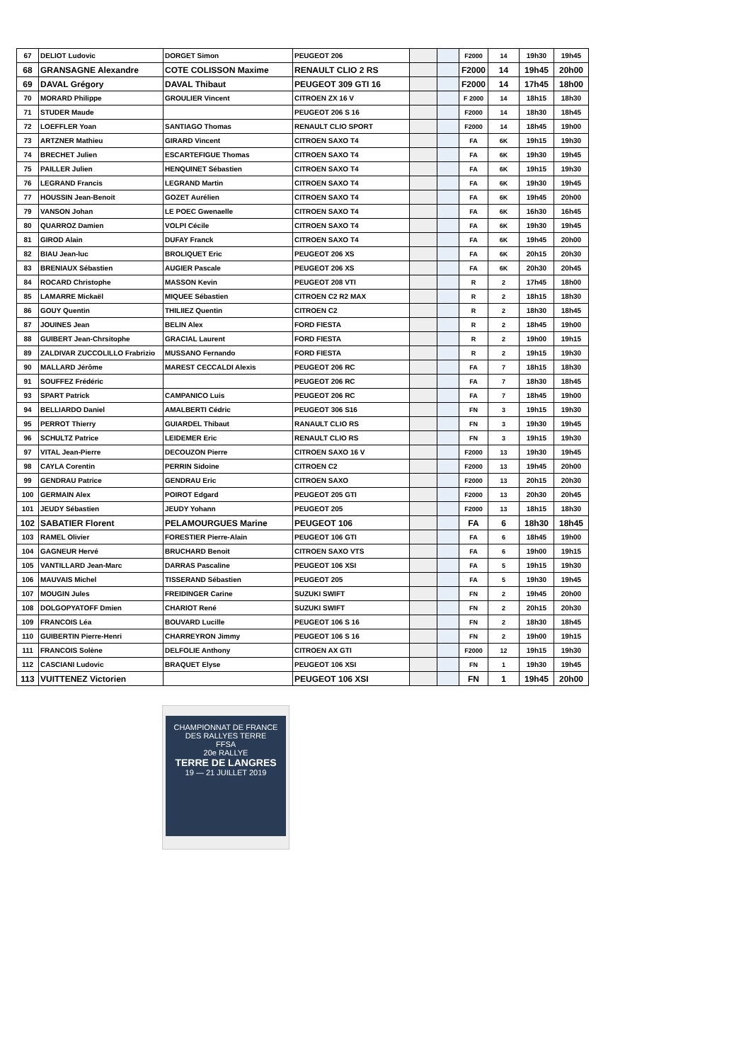| 67 | DELIOT Ludovic | DORGET Simon | PEUGEOT 206 | | | F2000 | 14 | 19h30 | 19h45 |
| 68 | GRANSAGNE Alexandre | COTE COLISSON Maxime | RENAULT CLIO 2 RS | | | F2000 | 14 | 19h45 | 20h00 |
| 69 | DAVAL Grégory | DAVAL Thibaut | PEUGEOT 309 GTI 16 | | | F2000 | 14 | 17h45 | 18h00 |
| 70 | MORARD Philippe | GROULIER Vincent | CITROEN ZX 16 V | | | F 2000 | 14 | 18h15 | 18h30 |
| 71 | STUDER Maude | | PEUGEOT 206 S 16 | | | F2000 | 14 | 18h30 | 18h45 |
| 72 | LOEFFLER Yoan | SANTIAGO Thomas | RENAULT CLIO SPORT | | | F2000 | 14 | 18h45 | 19h00 |
| 73 | ARTZNER Mathieu | GIRARD Vincent | CITROEN SAXO T4 | | | FA | 6K | 19h15 | 19h30 |
| 74 | BRECHET Julien | ESCARTEFIGUE Thomas | CITROEN SAXO T4 | | | FA | 6K | 19h30 | 19h45 |
| 75 | PAILLER Julien | HENQUINET Sébastien | CITROEN SAXO T4 | | | FA | 6K | 19h15 | 19h30 |
| 76 | LEGRAND Francis | LEGRAND Martin | CITROEN SAXO T4 | | | FA | 6K | 19h30 | 19h45 |
| 77 | HOUSSIN Jean-Benoit | GOZET Aurélien | CITROEN SAXO T4 | | | FA | 6K | 19h45 | 20h00 |
| 79 | VANSON Johan | LE POEC Gwenaelle | CITROEN SAXO T4 | | | FA | 6K | 16h30 | 16h45 |
| 80 | QUARROZ Damien | VOLPI Cécile | CITROEN SAXO T4 | | | FA | 6K | 19h30 | 19h45 |
| 81 | GIROD Alain | DUFAY Franck | CITROEN SAXO T4 | | | FA | 6K | 19h45 | 20h00 |
| 82 | BIAU Jean-luc | BROLIQUET Eric | PEUGEOT 206 XS | | | FA | 6K | 20h15 | 20h30 |
| 83 | BRENIAUX Sébastien | AUGIER Pascale | PEUGEOT 206 XS | | | FA | 6K | 20h30 | 20h45 |
| 84 | ROCARD Christophe | MASSON Kevin | PEUGEOT 208 VTI | | | R | 2 | 17h45 | 18h00 |
| 85 | LAMARRE Mickaël | MIQUEE Sébastien | CITROEN C2 R2 MAX | | | R | 2 | 18h15 | 18h30 |
| 86 | GOUY Quentin | THILIIEZ Quentin | CITROEN C2 | | | R | 2 | 18h30 | 18h45 |
| 87 | JOUINES Jean | BELIN Alex | FORD FIESTA | | | R | 2 | 18h45 | 19h00 |
| 88 | GUIBERT Jean-Chrsitophe | GRACIAL Laurent | FORD FIESTA | | | R | 2 | 19h00 | 19h15 |
| 89 | ZALDIVAR ZUCCOLILLO Frabrizio | MUSSANO Fernando | FORD FIESTA | | | R | 2 | 19h15 | 19h30 |
| 90 | MALLARD Jérôme | MAREST CECCALDI Alexis | PEUGEOT 206 RC | | | FA | 7 | 18h15 | 18h30 |
| 91 | SOUFFEZ Frédéric | | PEUGEOT 206 RC | | | FA | 7 | 18h30 | 18h45 |
| 93 | SPART Patrick | CAMPANICO Luis | PEUGEOT 206 RC | | | FA | 7 | 18h45 | 19h00 |
| 94 | BELLIARDO Daniel | AMALBERTI Cédric | PEUGEOT 306 S16 | | | FN | 3 | 19h15 | 19h30 |
| 95 | PERROT Thierry | GUIARDEL Thibaut | RANAULT CLIO RS | | | FN | 3 | 19h30 | 19h45 |
| 96 | SCHULTZ Patrice | LEIDEMER Eric | RENAULT CLIO RS | | | FN | 3 | 19h15 | 19h30 |
| 97 | VITAL Jean-Pierre | DECOUZON Pierre | CITROEN SAXO 16 V | | | F2000 | 13 | 19h30 | 19h45 |
| 98 | CAYLA Corentin | PERRIN Sidoine | CITROEN C2 | | | F2000 | 13 | 19h45 | 20h00 |
| 99 | GENDRAU Patrice | GENDRAU Eric | CITROEN SAXO | | | F2000 | 13 | 20h15 | 20h30 |
| 100 | GERMAIN Alex | POIROT Edgard | PEUGEOT 205 GTI | | | F2000 | 13 | 20h30 | 20h45 |
| 101 | JEUDY Sébastien | JEUDY Yohann | PEUGEOT 205 | | | F2000 | 13 | 18h15 | 18h30 |
| 102 | SABATIER Florent | PELAMOURGUES Marine | PEUGEOT 106 | | | FA | 6 | 18h30 | 18h45 |
| 103 | RAMEL Olivier | FORESTIER Pierre-Alain | PEUGEOT 106 GTI | | | FA | 6 | 18h45 | 19h00 |
| 104 | GAGNEUR Hervé | BRUCHARD Benoit | CITROEN SAXO VTS | | | FA | 6 | 19h00 | 19h15 |
| 105 | VANTILLARD Jean-Marc | DARRAS Pascaline | PEUGEOT 106 XSI | | | FA | 5 | 19h15 | 19h30 |
| 106 | MAUVAIS Michel | TISSERAND Sébastien | PEUGEOT 205 | | | FA | 5 | 19h30 | 19h45 |
| 107 | MOUGIN Jules | FREIDINGER Carine | SUZUKI SWIFT | | | FN | 2 | 19h45 | 20h00 |
| 108 | DOLGOPYATOFF Dmien | CHARIOT René | SUZUKI SWIFT | | | FN | 2 | 20h15 | 20h30 |
| 109 | FRANCOIS Léa | BOUVARD Lucille | PEUGEOT 106 S 16 | | | FN | 2 | 18h30 | 18h45 |
| 110 | GUIBERTIN Pierre-Henri | CHARREYRON Jimmy | PEUGEOT 106 S 16 | | | FN | 2 | 19h00 | 19h15 |
| 111 | FRANCOIS Solène | DELFOLIE Anthony | CITROEN AX GTI | | | F2000 | 12 | 19h15 | 19h30 |
| 112 | CASCIANI Ludovic | BRAQUET Elyse | PEUGEOT 106 XSI | | | FN | 1 | 19h30 | 19h45 |
| 113 | VUITTENEZ Victorien | | PEUGEOT 106 XSI | | | FN | 1 | 19h45 | 20h00 |
CHAMPIONNAT DE FRANCE DES RALLYES TERRE
FFSA
20e RALLYE
TERRE DE LANGRES
19 — 21 JUILLET 2019